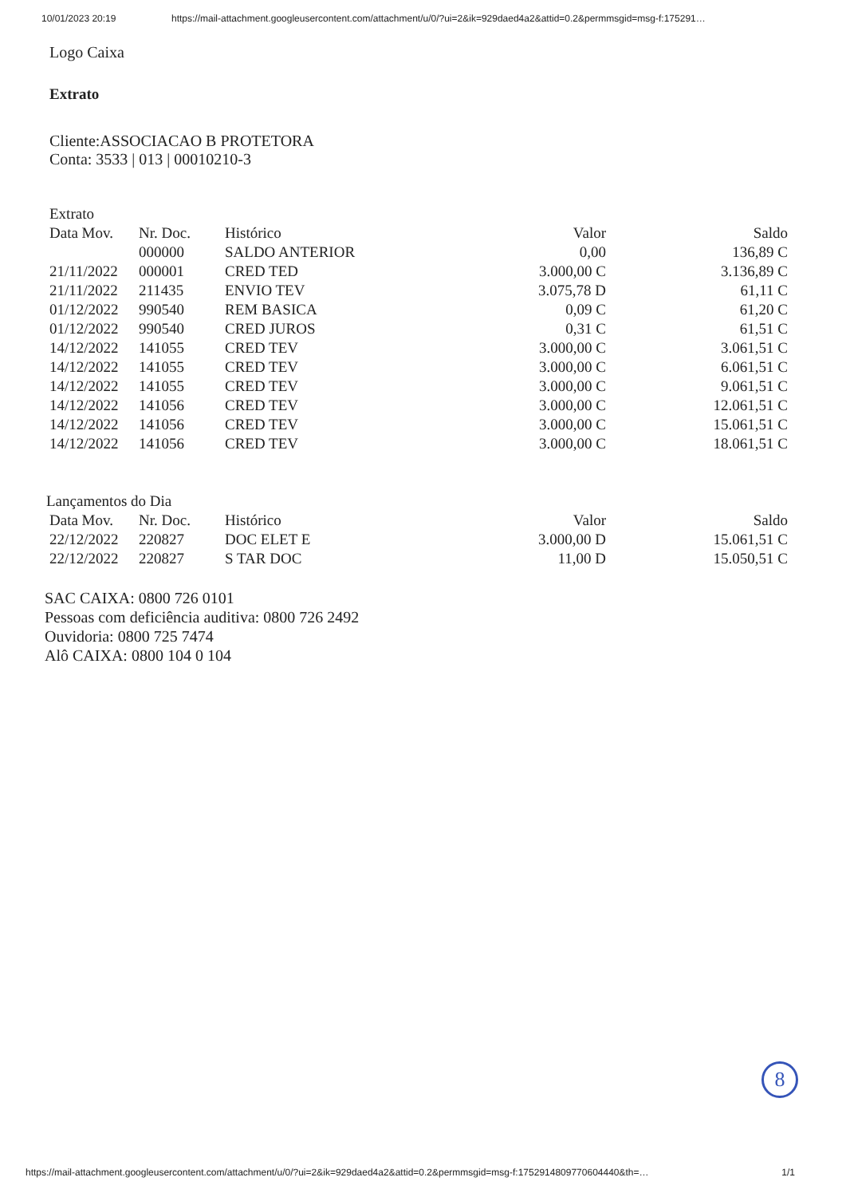10/01/2023 20:19 https://mail-attachment.googleusercontent.com/attachment/u/0/?ui=2&ik=929daed4a2&attid=0.2&permmsgid=msg-f:175291…
Logo Caixa
Extrato
Cliente:ASSOCIACAO B PROTETORA
Conta: 3533 | 013 | 00010210-3
Extrato
| Data Mov. | Nr. Doc. | Histórico | Valor | Saldo |
| --- | --- | --- | --- | --- |
| | 000000 | SALDO ANTERIOR | 0,00 | 136,89 C |
| 21/11/2022 | 000001 | CRED TED | 3.000,00 C | 3.136,89 C |
| 21/11/2022 | 211435 | ENVIO TEV | 3.075,78 D | 61,11 C |
| 01/12/2022 | 990540 | REM BASICA | 0,09 C | 61,20 C |
| 01/12/2022 | 990540 | CRED JUROS | 0,31 C | 61,51 C |
| 14/12/2022 | 141055 | CRED TEV | 3.000,00 C | 3.061,51 C |
| 14/12/2022 | 141055 | CRED TEV | 3.000,00 C | 6.061,51 C |
| 14/12/2022 | 141055 | CRED TEV | 3.000,00 C | 9.061,51 C |
| 14/12/2022 | 141056 | CRED TEV | 3.000,00 C | 12.061,51 C |
| 14/12/2022 | 141056 | CRED TEV | 3.000,00 C | 15.061,51 C |
| 14/12/2022 | 141056 | CRED TEV | 3.000,00 C | 18.061,51 C |
Lançamentos do Dia
| Data Mov. | Nr. Doc. | Histórico | Valor | Saldo |
| --- | --- | --- | --- | --- |
| 22/12/2022 | 220827 | DOC ELET E | 3.000,00 D | 15.061,51 C |
| 22/12/2022 | 220827 | S TAR DOC | 11,00 D | 15.050,51 C |
SAC CAIXA: 0800 726 0101
Pessoas com deficiência auditiva: 0800 726 2492
Ouvidoria: 0800 725 7474
Alô CAIXA: 0800 104 0 104
8
https://mail-attachment.googleusercontent.com/attachment/u/0/?ui=2&ik=929daed4a2&attid=0.2&permmsgid=msg-f:1752914809770604440&th=… 1/1